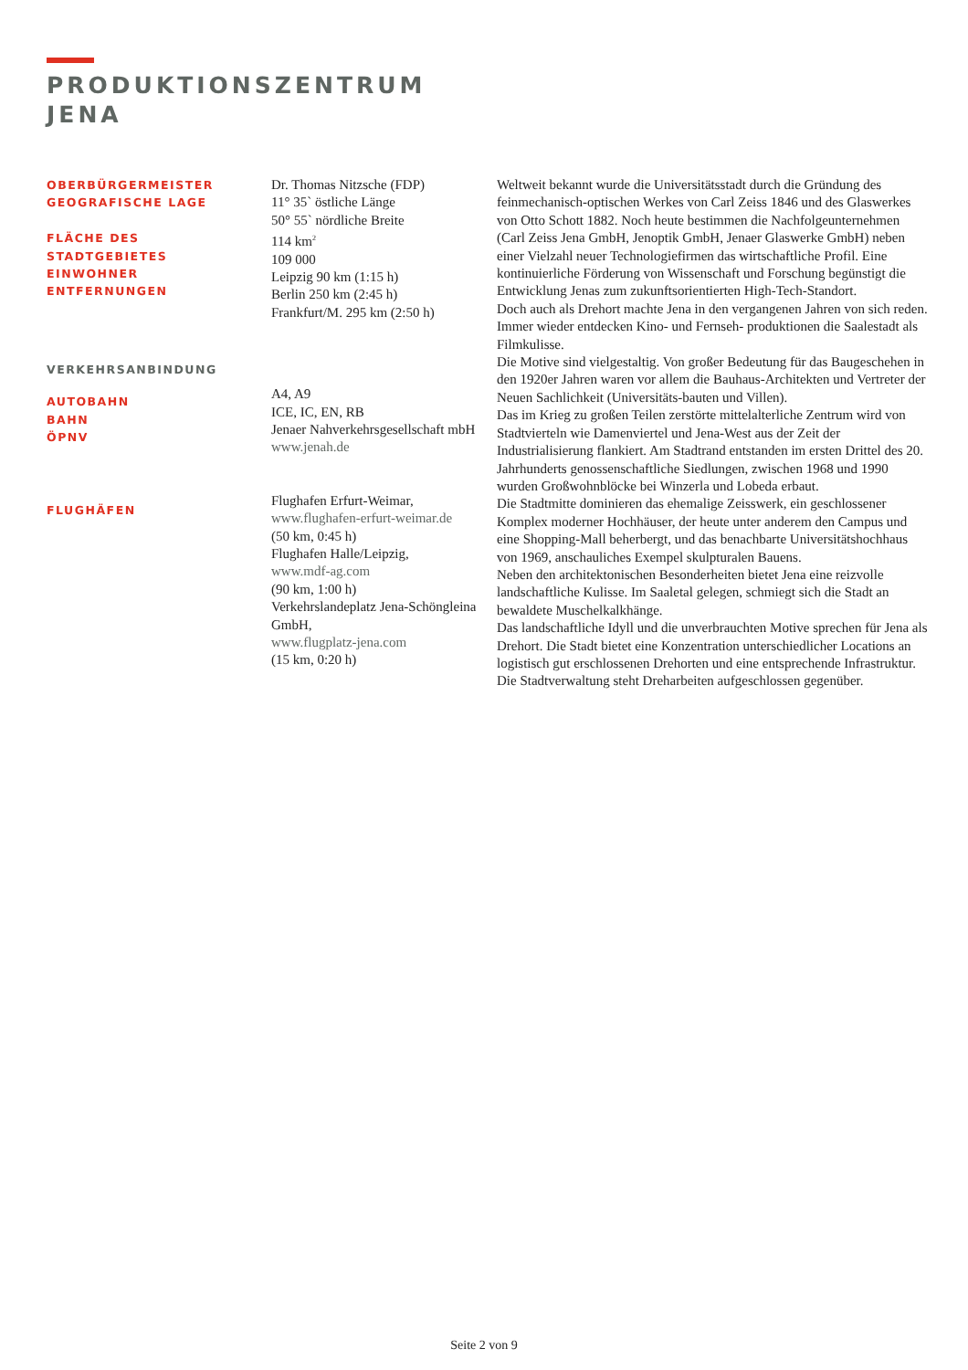PRODUKTIONSZENTRUM
JENA
OBERBÜRGERMEISTER
GEOGRAFISCHE LAGE
FLÄCHE DES STADTGEBIETES
EINWOHNER
ENTFERNUNGEN
VERKEHRSANBINDUNG
AUTOBAHN
BAHN
ÖPNV
FLUGHÄFEN
Dr. Thomas Nitzsche (FDP)
11° 35` östliche Länge
50° 55` nördliche Breite
114 km<sup>2</sup>
109 000
Leipzig 90 km (1:15 h)
Berlin 250 km (2:45 h)
Frankfurt/M. 295 km (2:50 h)
A4, A9
ICE, IC, EN, RB
Jenaer Nahverkehrsgesellschaft mbH
www.jenah.de
Flughafen Erfurt-Weimar,
www.flughafen-erfurt-weimar.de
(50 km, 0:45 h)
Flughafen Halle/Leipzig,
www.mdf-ag.com
(90 km, 1:00 h)
Verkehrslandeplatz Jena-Schöngleina GmbH,
www.flugplatz-jena.com
(15 km, 0:20 h)
Weltweit bekannt wurde die Universitätsstadt durch die Gründung des feinmechanisch-optischen Werkes von Carl Zeiss 1846 und des Glaswerkes von Otto Schott 1882. Noch heute bestimmen die Nachfolgeunternehmen (Carl Zeiss Jena GmbH, Jenoptik GmbH, Jenaer Glaswerke GmbH) neben einer Vielzahl neuer Technologiefirmen das wirtschaftliche Profil. Eine kontinuierliche Förderung von Wissenschaft und Forschung begünstigt die Entwicklung Jenas zum zukunftsorientierten High-Tech-Standort.
Doch auch als Drehort machte Jena in den vergangenen Jahren von sich reden. Immer wieder entdecken Kino- und Fernseh- produktionen die Saalestadt als Filmkulisse.
Die Motive sind vielgestaltig. Von großer Bedeutung für das Baugeschehen in den 1920er Jahren waren vor allem die Bauhaus-Architekten und Vertreter der Neuen Sachlichkeit (Universitäts-bauten und Villen).
Das im Krieg zu großen Teilen zerstörte mittelalterliche Zentrum wird von Stadtvierteln wie Damenviertel und Jena-West aus der Zeit der Industrialisierung flankiert. Am Stadtrand entstanden im ersten Drittel des 20. Jahrhunderts genossenschaftliche Siedlungen, zwischen 1968 und 1990 wurden Großwohnblöcke bei Winzerla und Lobeda erbaut.
Die Stadtmitte dominieren das ehemalige Zeisswerk, ein geschlossener Komplex moderner Hochhäuser, der heute unter anderem den Campus und eine Shopping-Mall beherbergt, und das benachbarte Universitätshochhaus von 1969, anschauliches Exempel skulpturalen Bauens.
Neben den architektonischen Besonderheiten bietet Jena eine reizvolle landschaftliche Kulisse. Im Saaletal gelegen, schmiegt sich die Stadt an bewaldete Muschelkalkhänge.
Das landschaftliche Idyll und die unverbrauchten Motive sprechen für Jena als Drehort. Die Stadt bietet eine Konzentration unterschiedlicher Locations an logistisch gut erschlossenen Drehorten und eine entsprechende Infrastruktur. Die Stadtverwaltung steht Dreharbeiten aufgeschlossen gegenüber.
Seite 2 von 9